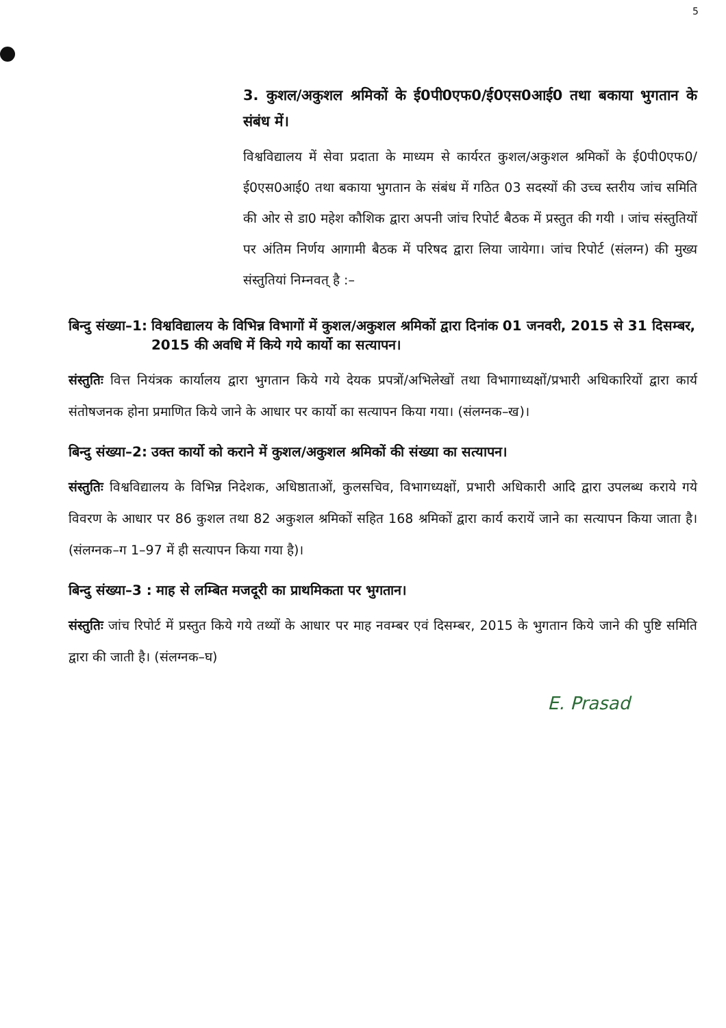5
3. कुशल/अकुशल श्रमिकों के ई0पी0एफ0/ई0एस0आई0 तथा बकाया भुगतान के संबंध में।
विश्वविद्यालय में सेवा प्रदाता के माध्यम से कार्यरत कुशल/अकुशल श्रमिकों के ई0पी0एफ0/ई0एस0आई0 तथा बकाया भुगतान के संबंध में गठित 03 सदस्यों की उच्च स्तरीय जांच समिति की ओर से डा0 महेश कौशिक द्वारा अपनी जांच रिपोर्ट बैठक में प्रस्तुत की गयी । जांच संस्तुतियों पर अंतिम निर्णय आगामी बैठक में परिषद द्वारा लिया जायेगा। जांच रिपोर्ट (संलग्न) की मुख्य संस्तुतियां निम्नवत् है :–
बिन्दु संख्या–1: विश्वविद्यालय के विभिन्न विभागों में कुशल/अकुशल श्रमिकों द्वारा दिनांक 01 जनवरी, 2015 से 31 दिसम्बर, 2015 की अवधि में किये गये कार्यो का सत्यापन।
संस्तुतिः वित्त नियंत्रक कार्यालय द्वारा भुगतान किये गये देयक प्रपत्रों/अभिलेखों तथा विभागाध्यक्षों/प्रभारी अधिकारियों द्वारा कार्य संतोषजनक होना प्रमाणित किये जाने के आधार पर कार्यो का सत्यापन किया गया। (संलग्नक–ख)।
बिन्दु संख्या–2: उक्त कार्यो को कराने में कुशल/अकुशल श्रमिकों की संख्या का सत्यापन।
संस्तुतिः विश्वविद्यालय के विभिन्न निदेशक, अधिष्ठाताओं, कुलसचिव, विभागध्यक्षों, प्रभारी अधिकारी आदि द्वारा उपलब्ध कराये गये विवरण के आधार पर 86 कुशल तथा 82 अकुशल श्रमिकों सहित 168 श्रमिकों द्वारा कार्य करायें जाने का सत्यापन किया जाता है। (संलग्नक–ग 1–97 में ही सत्यापन किया गया है)।
बिन्दु संख्या–3 : माह से लम्बित मजदूरी का प्राथमिकता पर भुगतान।
संस्तुतिः जांच रिपोर्ट में प्रस्तुत किये गये तथ्यों के आधार पर माह नवम्बर एवं दिसम्बर, 2015 के भुगतान किये जाने की पुष्टि समिति द्वारा की जाती है। (संलग्नक–घ)
E. Prasad